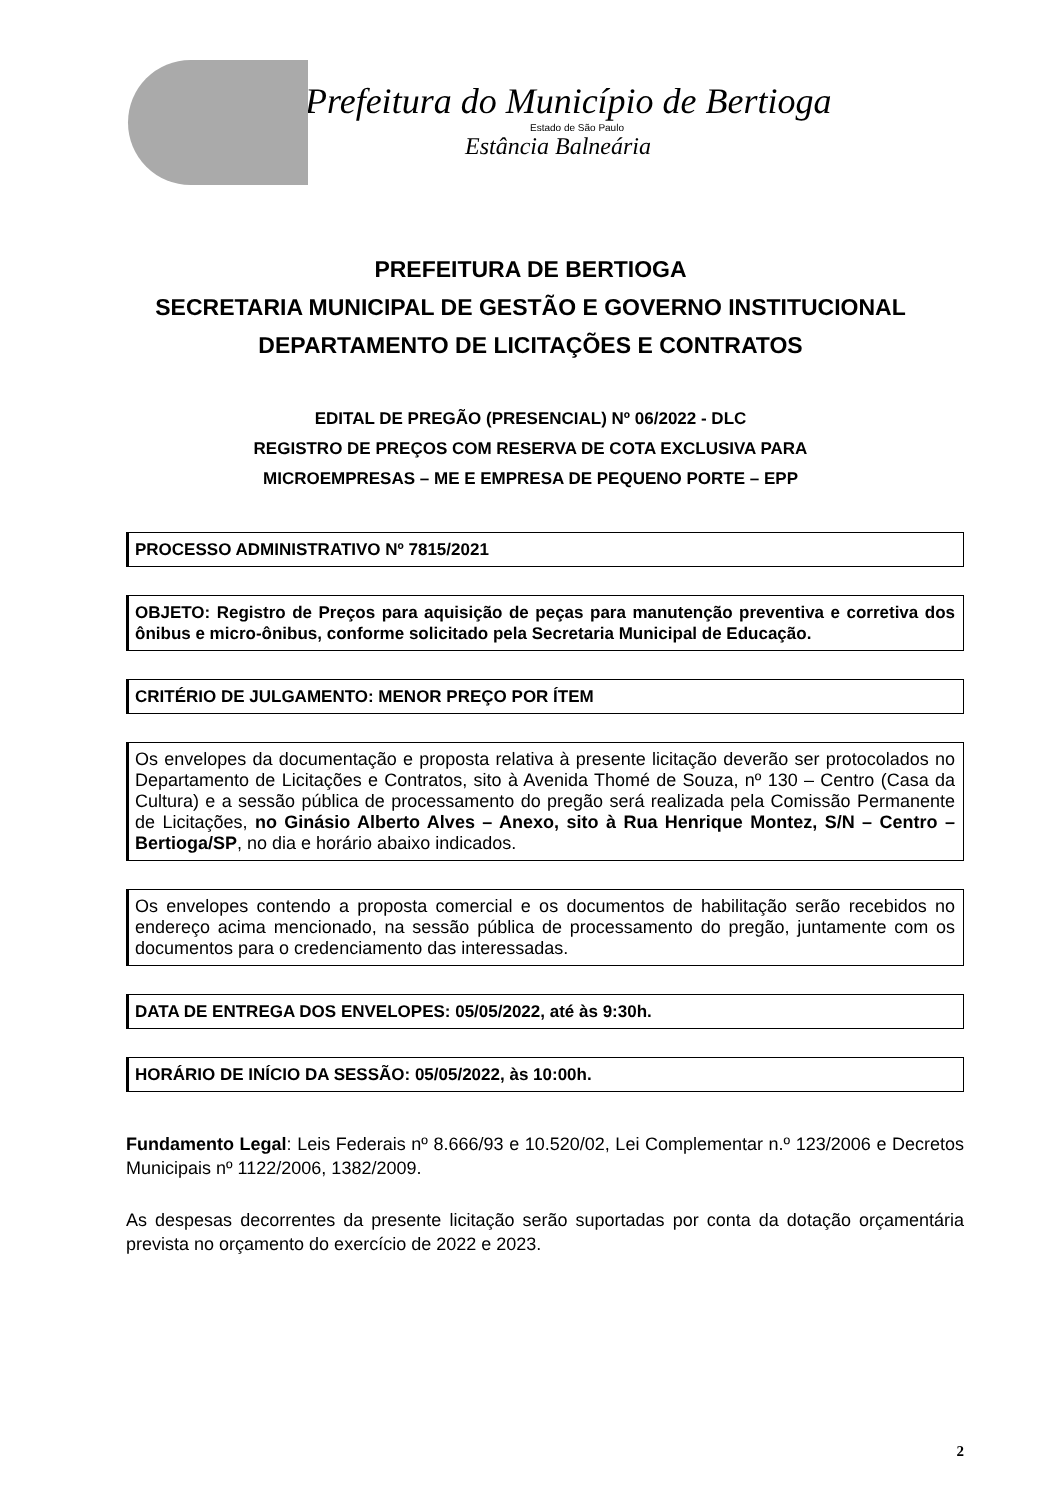Prefeitura do Município de Bertioga
Estado de São Paulo
Estância Balneária
PREFEITURA DE BERTIOGA
SECRETARIA MUNICIPAL DE GESTÃO E GOVERNO INSTITUCIONAL
DEPARTAMENTO DE LICITAÇÕES E CONTRATOS
EDITAL DE PREGÃO (PRESENCIAL) Nº 06/2022 - DLC
REGISTRO DE PREÇOS COM RESERVA DE COTA EXCLUSIVA PARA
MICROEMPRESAS – ME E EMPRESA DE PEQUENO PORTE – EPP
PROCESSO ADMINISTRATIVO Nº 7815/2021
OBJETO: Registro de Preços para aquisição de peças para manutenção preventiva e corretiva dos ônibus e micro-ônibus, conforme solicitado pela Secretaria Municipal de Educação.
CRITÉRIO DE JULGAMENTO: MENOR PREÇO POR ÍTEM
Os envelopes da documentação e proposta relativa à presente licitação deverão ser protocolados no Departamento de Licitações e Contratos, sito à Avenida Thomé de Souza, nº 130 – Centro (Casa da Cultura) e a sessão pública de processamento do pregão será realizada pela Comissão Permanente de Licitações, no Ginásio Alberto Alves – Anexo, sito à Rua Henrique Montez, S/N – Centro – Bertioga/SP, no dia e horário abaixo indicados.
Os envelopes contendo a proposta comercial e os documentos de habilitação serão recebidos no endereço acima mencionado, na sessão pública de processamento do pregão, juntamente com os documentos para o credenciamento das interessadas.
DATA DE ENTREGA DOS ENVELOPES: 05/05/2022, até às 9:30h.
HORÁRIO DE INÍCIO DA SESSÃO: 05/05/2022, às 10:00h.
Fundamento Legal: Leis Federais nº 8.666/93 e 10.520/02, Lei Complementar n.º 123/2006 e Decretos Municipais nº 1122/2006, 1382/2009.
As despesas decorrentes da presente licitação serão suportadas por conta da dotação orçamentária prevista no orçamento do exercício de 2022 e 2023.
2